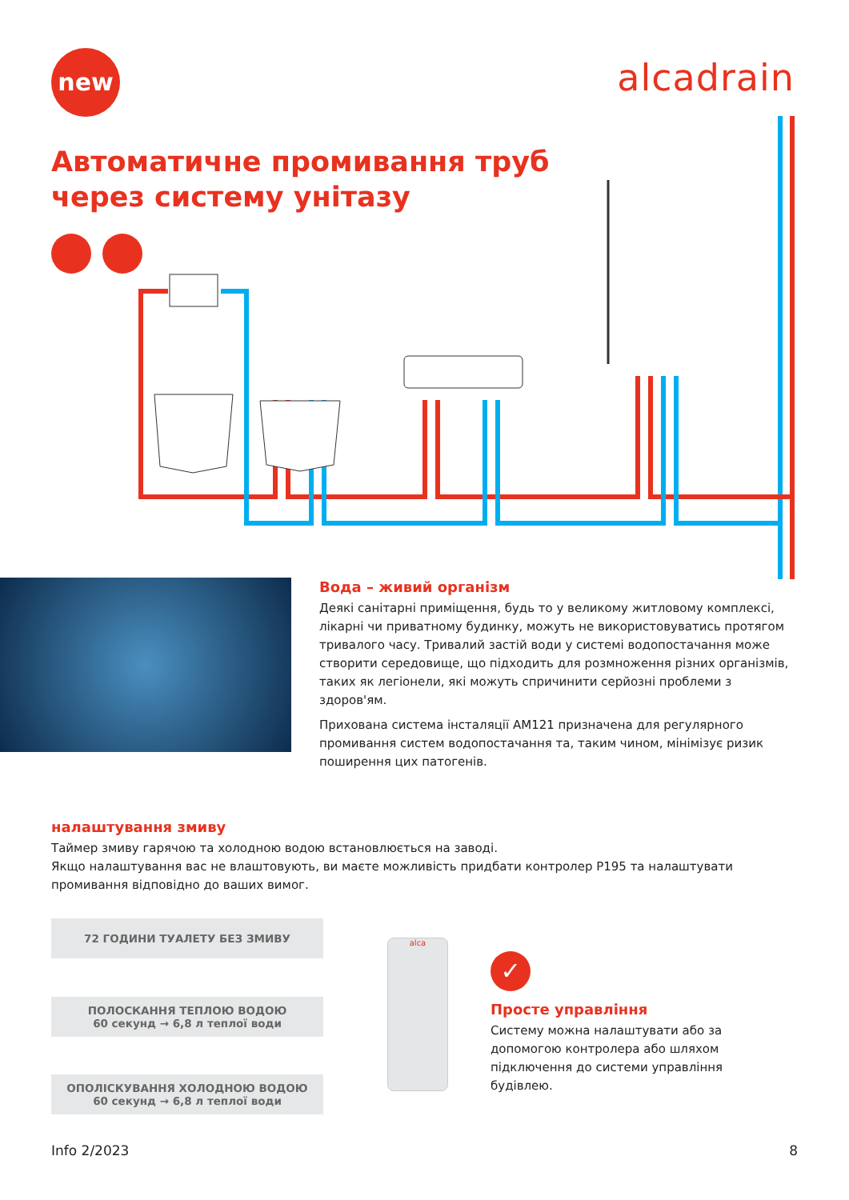new alcadrain
Автоматичне промивання труб
через систему унітазу
Вода – живий організм
Деякі санітарні приміщення, будь то у великому житловому комплексі, лікарні чи приватному будинку, можуть не використовуватись протягом тривалого часу. Тривалий застій води у системі водопостачання може створити середовище, що підходить для розмноження різних організмів, таких як легіонели, які можуть спричинити серйозні проблеми з здоров'ям.
Прихована система інсталяції AM121 призначена для регулярного промивання систем водопостачання та, таким чином, мінімізує ризик поширення цих патогенів.
налаштування змиву
Таймер змиву гарячою та холодною водою встановлюється на заводі.
Якщо налаштування вас не влаштовують, ви маєте можливість придбати контролер P195 та налаштувати промивання відповідно до ваших вимог.
72 ГОДИНИ ТУАЛЕТУ БЕЗ ЗМИВУ
ПОЛОСКАННЯ ТЕПЛОЮ ВОДОЮ
60 секунд → 6,8 л теплої води
ОПОЛІСКУВАННЯ ХОЛОДНОЮ ВОДОЮ
60 секунд → 6,8 л теплої води
alca
✓
Просте управління
Систему можна налаштувати або за допомогою контролера або шляхом підключення до системи управління будівлею.
Info 2/2023 8